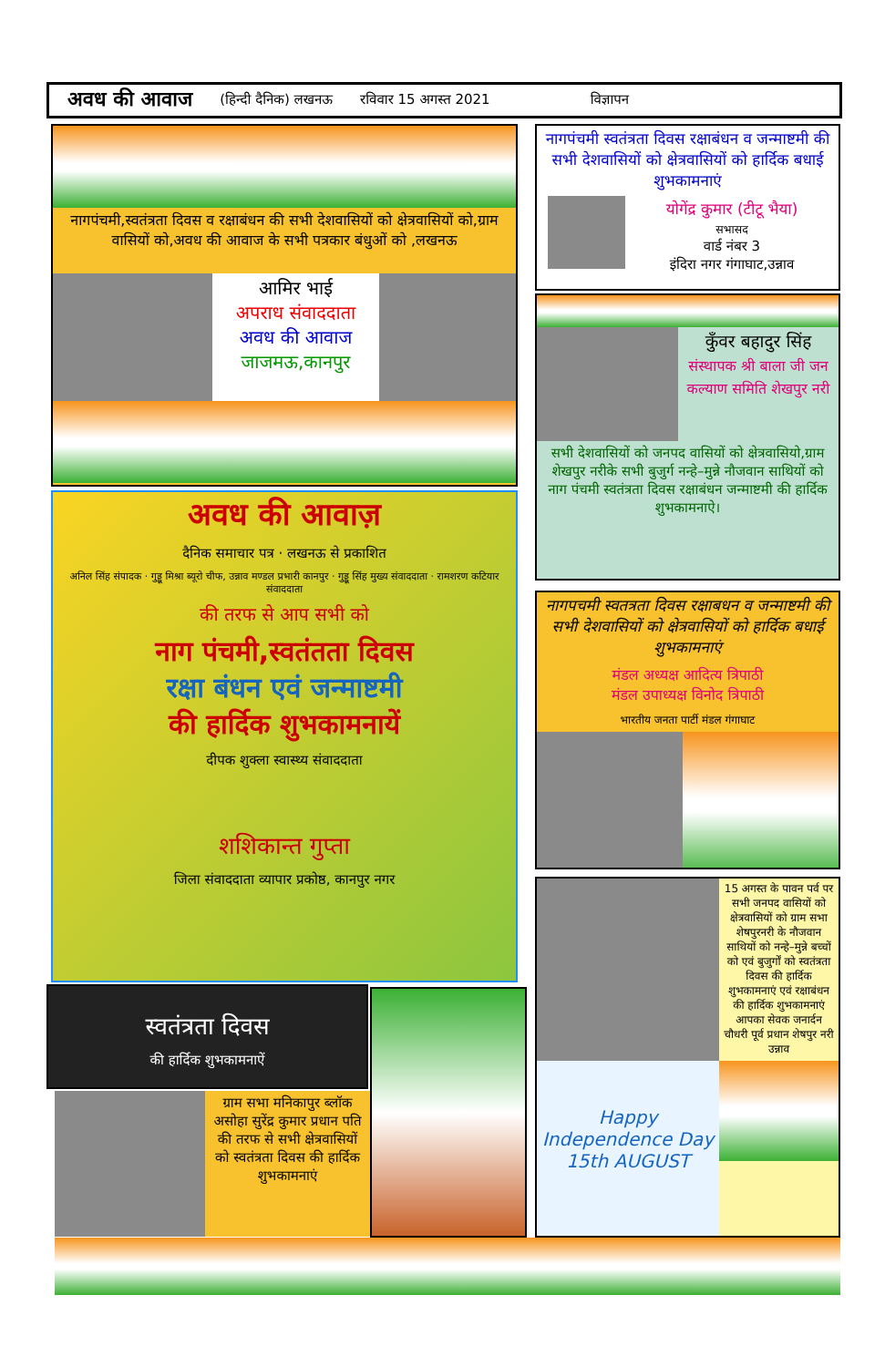अवध की आवाज (हिन्दी दैनिक) लखनऊ रविवार 15 अगस्त 2021 विज्ञापन
नागपंचमी,स्वतंत्रता दिवस व रक्षाबंधन की सभी देशवासियों को क्षेत्रवासियों को,ग्राम वासियों को,अवध की आवाज के सभी पत्रकार बंधुओं को ,लखनऊ
आमिर भाई
अपराध संवाददाता
अवध की आवाज
जाजमऊ,कानपुर
नागपंचमी स्वतंत्रता दिवस रक्षाबंधन व जन्माष्टमी की सभी देशवासियों को क्षेत्रवासियों को हार्दिक बधाई शुभकामनाएं
योगेंद्र कुमार (टीटू भैया)
सभासद
वार्ड नंबर 3
इंदिरा नगर गंगाघाट,उन्नाव
कुँवर बहादुर सिंह
संस्थापक श्री बाला जी जन कल्याण समिति शेखपुर नरी
सभी देशवासियों को जनपद वासियों को क्षेत्रवासियो,ग्राम शेखपुर नरीके सभी बुजुर्ग नन्हे–मुन्ने नौजवान साथियों को नाग पंचमी स्वतंत्रता दिवस रक्षाबंधन जन्माष्टमी की हार्दिक शुभकामनाऐ।
अवध की आवाज़
दैनिक समाचार पत्र · लखनऊ से प्रकाशित
अनिल सिंह संपादक · गुड्डू मिश्रा ब्यूरो चीफ, उन्नाव मण्डल प्रभारी कानपुर · गुड्डू सिंह मुख्य संवाददाता · रामशरण कटियार संवाददाता
की तरफ से आप सभी को
नाग पंचमी,स्वतंतता दिवस
रक्षा बंधन एवं जन्माष्टमी
की हार्दिक शुभकामनायें
दीपक शुक्ला स्वास्थ्य संवाददाता
शशिकान्त गुप्ता
जिला संवाददाता व्यापार प्रकोष्ठ, कानपुर नगर
नागपचमी स्वतत्रता दिवस रक्षाबधन व जन्माष्टमी की सभी देशवासियों को क्षेत्रवासियों को हार्दिक बधाई शुभकामनाएं
मंडल अध्यक्ष आदित्य त्रिपाठी
मंडल उपाध्यक्ष विनोद त्रिपाठी
भारतीय जनता पार्टी मंडल गंगाघाट
Happy Independence Day
15th AUGUST
15 अगस्त के पावन पर्व पर सभी जनपद वासियों को क्षेत्रवासियों को ग्राम सभा शेषपुरनरी के नौजवान साथियों को नन्हे–मुन्ने बच्चों को एवं बुजुर्गों को स्वतंत्रता दिवस की हार्दिक शुभकामनाएं एवं रक्षाबंधन की हार्दिक शुभकामनाएं आपका सेवक जनार्दन चौधरी पूर्व प्रधान शेषपुर नरी उन्नाव
स्वतंत्रता दिवस
की हार्दिक शुभकामनाऐं
ग्राम सभा मनिकापुर ब्लॉक असोहा सुरेंद्र कुमार प्रधान पति की तरफ से सभी क्षेत्रवासियों को स्वतंत्रता दिवस की हार्दिक शुभकामनाएं